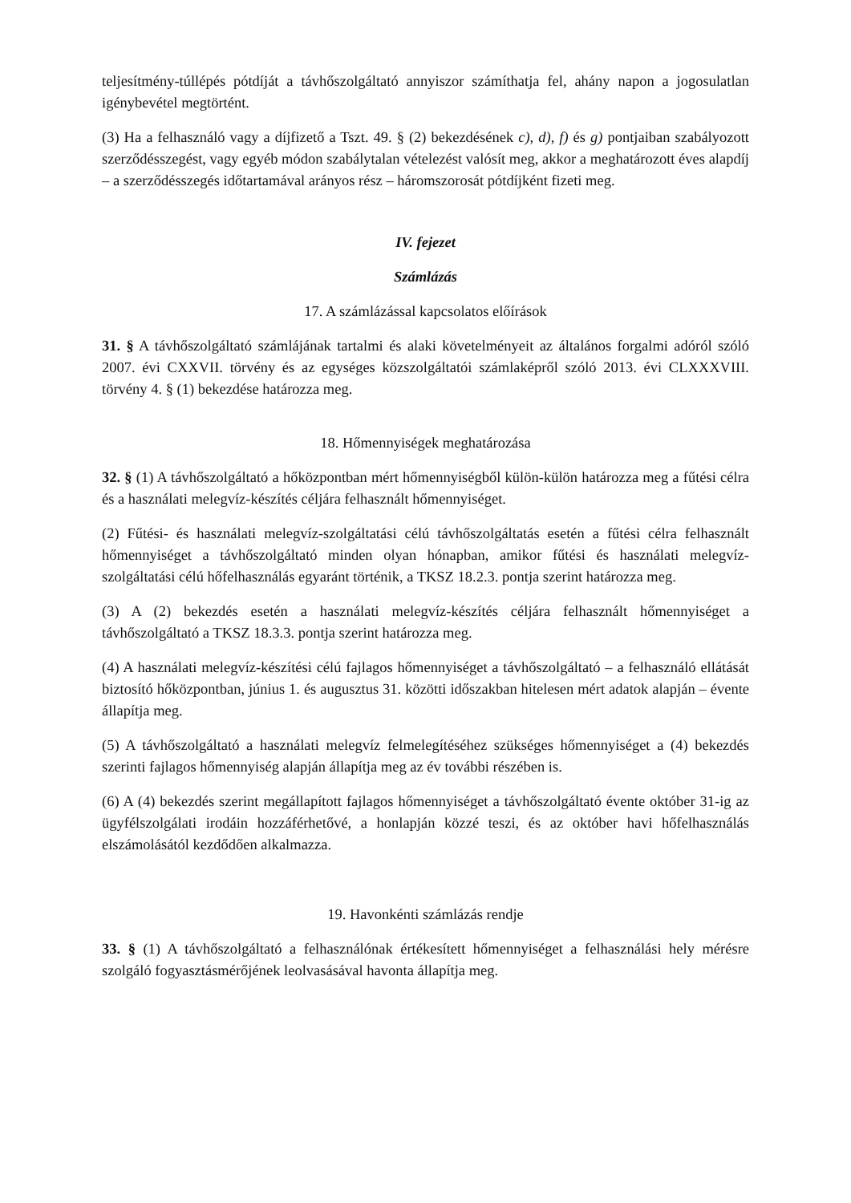teljesítmény-túllépés pótdíját a távhőszolgáltató annyiszor számíthatja fel, ahány napon a jogosulatlan igénybevétel megtörtént.
(3) Ha a felhasználó vagy a díjfizető a Tszt. 49. § (2) bekezdésének c), d), f) és g) pontjaiban szabályozott szerződésszegést, vagy egyéb módon szabálytalan vételezést valósít meg, akkor a meghatározott éves alapdíj – a szerződésszegés időtartamával arányos rész – háromszorosát pótdíjként fizeti meg.
IV. fejezet
Számlázás
17. A számlázással kapcsolatos előírások
31. § A távhőszolgáltató számlájának tartalmi és alaki követelményeit az általános forgalmi adóról szóló 2007. évi CXXVII. törvény és az egységes közszolgáltatói számlaképről szóló 2013. évi CLXXXVIII. törvény 4. § (1) bekezdése határozza meg.
18. Hőmennyiségek meghatározása
32. § (1) A távhőszolgáltató a hőközpontban mért hőmennyiségből külön-külön határozza meg a fűtési célra és a használati melegvíz-készítés céljára felhasznált hőmennyiséget.
(2) Fűtési- és használati melegvíz-szolgáltatási célú távhőszolgáltatás esetén a fűtési célra felhasznált hőmennyiséget a távhőszolgáltató minden olyan hónapban, amikor fűtési és használati melegvíz-szolgáltatási célú hőfelhasználás egyaránt történik, a TKSZ 18.2.3. pontja szerint határozza meg.
(3) A (2) bekezdés esetén a használati melegvíz-készítés céljára felhasznált hőmennyiséget a távhőszolgáltató a TKSZ 18.3.3. pontja szerint határozza meg.
(4) A használati melegvíz-készítési célú fajlagos hőmennyiséget a távhőszolgáltató – a felhasználó ellátását biztosító hőközpontban, június 1. és augusztus 31. közötti időszakban hitelesen mért adatok alapján – évente állapítja meg.
(5) A távhőszolgáltató a használati melegvíz felmelegítéséhez szükséges hőmennyiséget a (4) bekezdés szerinti fajlagos hőmennyiség alapján állapítja meg az év további részében is.
(6) A (4) bekezdés szerint megállapított fajlagos hőmennyiséget a távhőszolgáltató évente október 31-ig az ügyfélszolgálati irodáin hozzáférhetővé, a honlapján közzé teszi, és az október havi hőfelhasználás elszámolásától kezdődően alkalmazza.
19. Havonkénti számlázás rendje
33. § (1) A távhőszolgáltató a felhasználónak értékesített hőmennyiséget a felhasználási hely mérésre szolgáló fogyasztásmérőjének leolvasásával havonta állapítja meg.